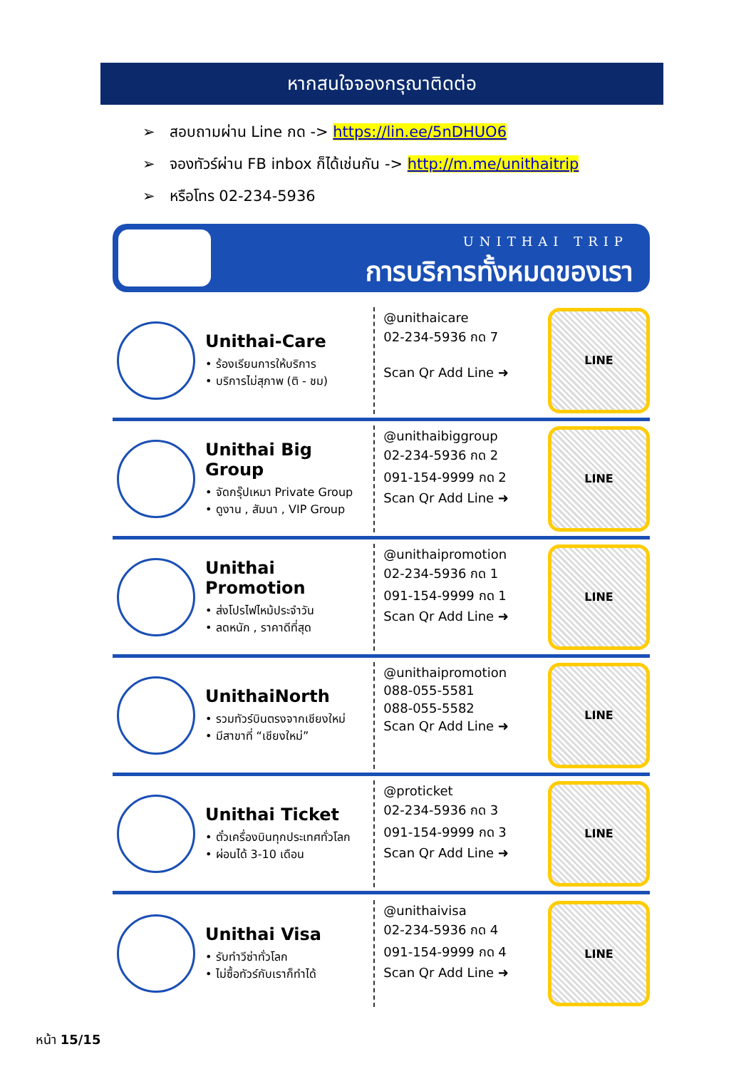หากสนใจจองกรุณาติดต่อ
➢ สอบถามผ่าน Line กด -> https://lin.ee/5nDHUO6
➢ จองทัวร์ผ่าน FB inbox ก็ได้เช่นกัน -> http://m.me/unithaitrip
➢ หรือโทร 02-234-5936
UNITHAI TRIP
การบริการทั้งหมดของเรา
Unithai-Care
• ร้องเรียนการให้บริการ
• บริการไม่สุภาพ (ติ - ชม)
@unithaicare
02-234-5936 กด 7
Scan Qr Add Line ➜
LINE
Unithai Big Group
• จัดกรุ๊ปเหมา Private Group
• ดูงาน , สัมนา , VIP Group
@unithaibiggroup
02-234-5936 กด 2
091-154-9999 กด 2
Scan Qr Add Line ➜
LINE
Unithai Promotion
• ส่งโปรไฟไหม้ประจำวัน
• ลดหนัก , ราคาดีที่สุด
@unithaipromotion
02-234-5936 กด 1
091-154-9999 กด 1
Scan Qr Add Line ➜
LINE
UnithaiNorth
• รวมทัวร์บินตรงจากเชียงใหม่
• มีสาขาที่ “เชียงใหม่”
@unithaipromotion
088-055-5581
088-055-5582
Scan Qr Add Line ➜
LINE
Unithai Ticket
• ตั๋วเครื่องบินทุกประเทศทั่วโลก
• ผ่อนได้ 3-10 เดือน
@proticket
02-234-5936 กด 3
091-154-9999 กด 3
Scan Qr Add Line ➜
LINE
Unithai Visa
• รับทำวีซ่าทั่วโลก
• ไม่ซื้อทัวร์กับเราก็ทำได้
@unithaivisa
02-234-5936 กด 4
091-154-9999 กด 4
Scan Qr Add Line ➜
LINE
หน้า 15/15